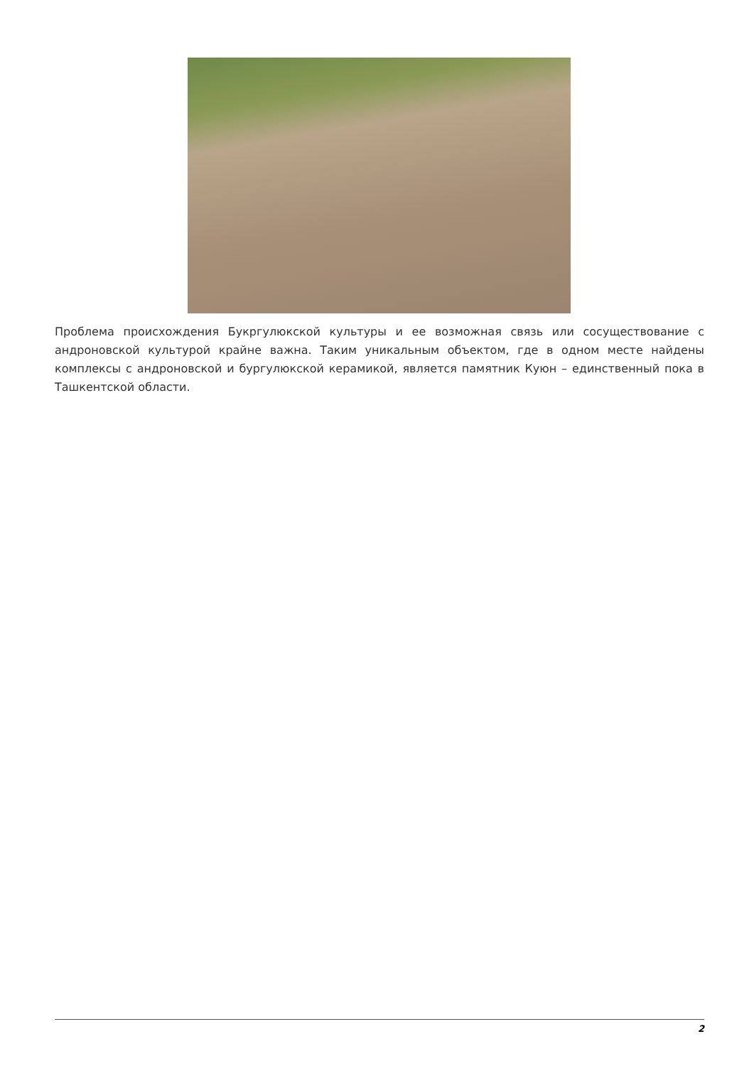Проблема происхождения Букргулюкской культуры и ее возможная связь или сосуществование с андроновской культурой крайне важна. Таким уникальным объектом, где в одном месте найдены комплексы с андроновской и бургулюкской керамикой, является памятник Куюн – единственный пока в Ташкентской области.
2